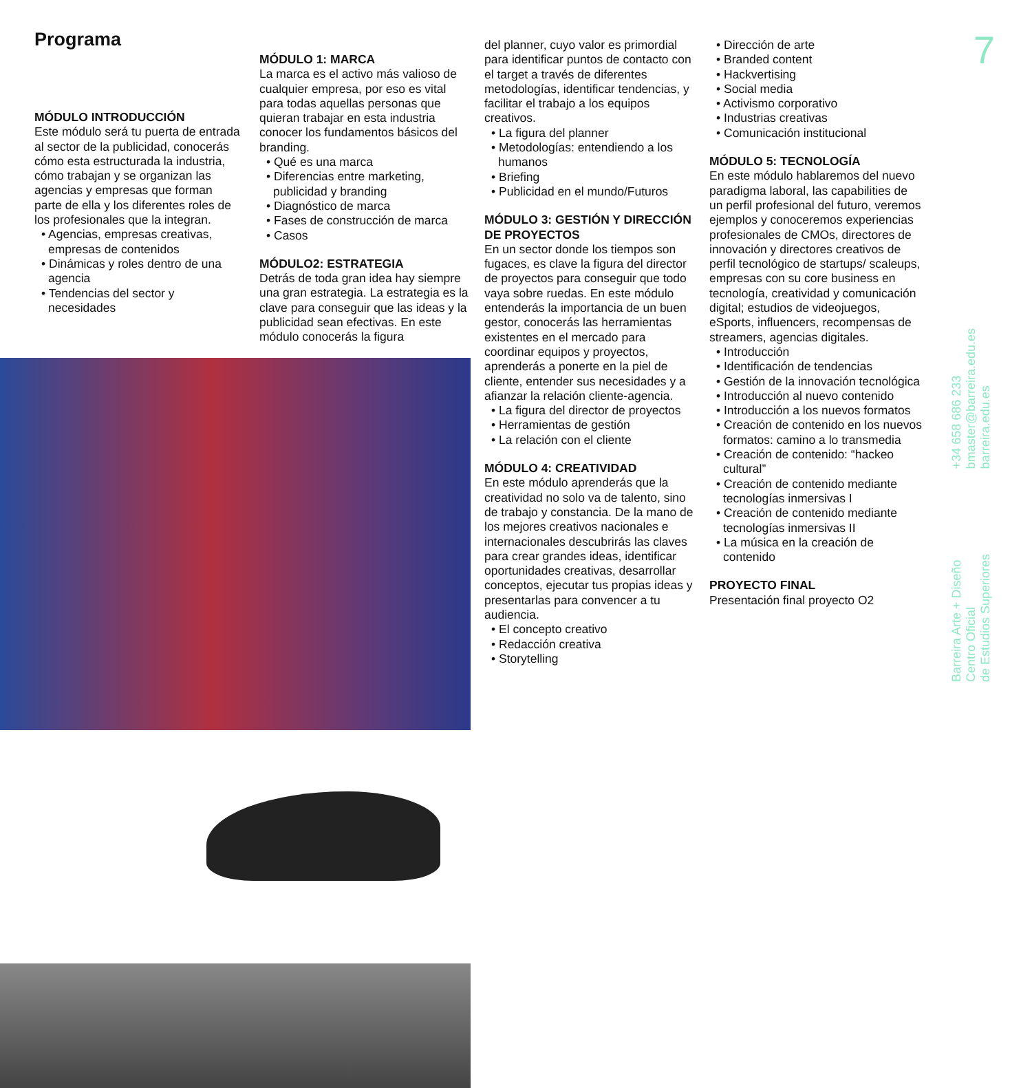Programa
MÓDULO INTRODUCCIÓN
Este módulo será tu puerta de entrada al sector de la publicidad, conocerás cómo esta estructurada la industria, cómo trabajan y se organizan las agencias y empresas que forman parte de ella y los diferentes roles de los profesionales que la integran.
• Agencias, empresas creativas, empresas de contenidos
• Dinámicas y roles dentro de una agencia
• Tendencias del sector y necesidades
MÓDULO 1: MARCA
La marca es el activo más valioso de cualquier empresa, por eso es vital para todas aquellas personas que quieran trabajar en esta industria conocer los fundamentos básicos del branding.
• Qué es una marca
• Diferencias entre marketing, publicidad y branding
• Diagnóstico de marca
• Fases de construcción de marca
• Casos
MÓDULO2: ESTRATEGIA
Detrás de toda gran idea hay siempre una gran estrategia. La estrategia es la clave para conseguir que las ideas y la publicidad sean efectivas. En este módulo conocerás la figura
del planner, cuyo valor es primordial para identificar puntos de contacto con el target a través de diferentes metodologías, identificar tendencias, y facilitar el trabajo a los equipos creativos.
• La figura del planner
• Metodologías: entendiendo a los humanos
• Briefing
• Publicidad en el mundo/Futuros
MÓDULO 3: GESTIÓN Y DIRECCIÓN DE PROYECTOS
En un sector donde los tiempos son fugaces, es clave la figura del director de proyectos para conseguir que todo vaya sobre ruedas. En este módulo entenderás la importancia de un buen gestor, conocerás las herramientas existentes en el mercado para coordinar equipos y proyectos, aprenderás a ponerte en la piel de cliente, entender sus necesidades y a afianzar la relación cliente-agencia.
• La figura del director de proyectos
• Herramientas de gestión
• La relación con el cliente
MÓDULO 4: CREATIVIDAD
En este módulo aprenderás que la creatividad no solo va de talento, sino de trabajo y constancia. De la mano de los mejores creativos nacionales e internacionales descubrirás las claves para crear grandes ideas, identificar oportunidades creativas, desarrollar conceptos, ejecutar tus propias ideas y presentarlas para convencer a tu audiencia.
• El concepto creativo
• Redacción creativa
• Storytelling
• Dirección de arte
• Branded content
• Hackvertising
• Social media
• Activismo corporativo
• Industrias creativas
• Comunicación institucional
MÓDULO 5: TECNOLOGÍA
En este módulo hablaremos del nuevo paradigma laboral, las capabilities de un perfil profesional del futuro, veremos ejemplos y conoceremos experiencias profesionales de CMOs, directores de innovación y directores creativos de perfil tecnológico de startups/ scaleups, empresas con su core business en tecnología, creatividad y comunicación digital; estudios de videojuegos, eSports, influencers, recompensas de streamers, agencias digitales.
• Introducción
• Identificación de tendencias
• Gestión de la innovación tecnológica
• Introducción al nuevo contenido
• Introducción a los nuevos formatos
• Creación de contenido en los nuevos formatos: camino a lo transmedia
• Creación de contenido: “hackeo cultural”
• Creación de contenido mediante tecnologías inmersivas I
• Creación de contenido mediante tecnologías inmersivas II
• La música en la creación de contenido
PROYECTO FINAL
Presentación final proyecto O2
7
+34 658 686 233
bmaster@barreira.edu.es
barreira.edu.es
Barreira Arte + Diseño
Centro Oficial
de Estudios Superiores